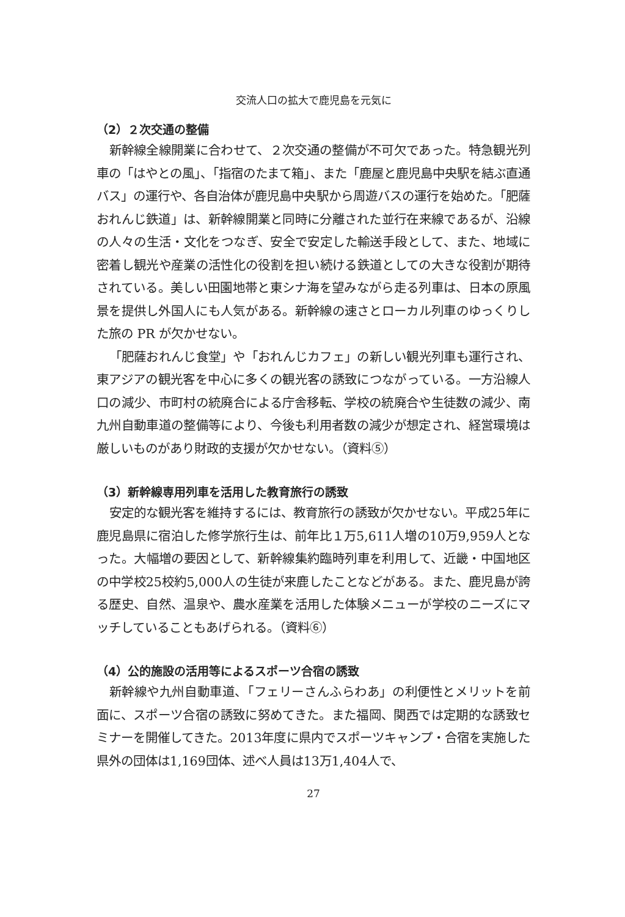交流人口の拡大で鹿児島を元気に
（2）２次交通の整備
新幹線全線開業に合わせて、２次交通の整備が不可欠であった。特急観光列車の「はやとの風」、「指宿のたまて箱」、また「鹿屋と鹿児島中央駅を結ぶ直通バス」の運行や、各自治体が鹿児島中央駅から周遊バスの運行を始めた。「肥薩おれんじ鉄道」は、新幹線開業と同時に分離された並行在来線であるが、沿線の人々の生活・文化をつなぎ、安全で安定した輸送手段として、また、地域に密着し観光や産業の活性化の役割を担い続ける鉄道としての大きな役割が期待されている。美しい田園地帯と東シナ海を望みながら走る列車は、日本の原風景を提供し外国人にも人気がある。新幹線の速さとローカル列車のゆっくりした旅の PR が欠かせない。
「肥薩おれんじ食堂」や「おれんじカフェ」の新しい観光列車も運行され、東アジアの観光客を中心に多くの観光客の誘致につながっている。一方沿線人口の減少、市町村の統廃合による庁舎移転、学校の統廃合や生徒数の減少、南九州自動車道の整備等により、今後も利用者数の減少が想定され、経営環境は厳しいものがあり財政的支援が欠かせない。（資料⑤）
（3）新幹線専用列車を活用した教育旅行の誘致
安定的な観光客を維持するには、教育旅行の誘致が欠かせない。平成25年に鹿児島県に宿泊した修学旅行生は、前年比１万5,611人増の10万9,959人となった。大幅増の要因として、新幹線集約臨時列車を利用して、近畿・中国地区の中学校25校約5,000人の生徒が来鹿したことなどがある。また、鹿児島が誇る歴史、自然、温泉や、農水産業を活用した体験メニューが学校のニーズにマッチしていることもあげられる。（資料⑥）
（4）公的施設の活用等によるスポーツ合宿の誘致
新幹線や九州自動車道、「フェリーさんふらわあ」の利便性とメリットを前面に、スポーツ合宿の誘致に努めてきた。また福岡、関西では定期的な誘致セミナーを開催してきた。2013年度に県内でスポーツキャンプ・合宿を実施した県外の団体は1,169団体、述べ人員は13万1,404人で、
27